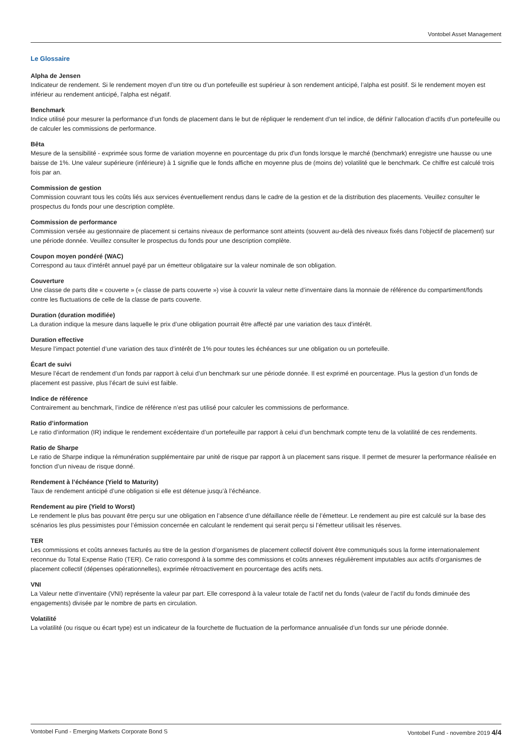Vontobel Asset Management
Le Glossaire
Alpha de Jensen
Indicateur de rendement. Si le rendement moyen d’un titre ou d’un portefeuille est supérieur à son rendement anticipé, l’alpha est positif. Si le rendement moyen est inférieur au rendement anticipé, l’alpha est négatif.
Benchmark
Indice utilisé pour mesurer la performance d’un fonds de placement dans le but de répliquer le rendement d’un tel indice, de définir l’allocation d’actifs d’un portefeuille ou de calculer les commissions de performance.
Bêta
Mesure de la sensibilité - exprimée sous forme de variation moyenne en pourcentage du prix d'un fonds lorsque le marché (benchmark) enregistre une hausse ou une baisse de 1%. Une valeur supérieure (inférieure) à 1 signifie que le fonds affiche en moyenne plus de (moins de) volatilité que le benchmark. Ce chiffre est calculé trois fois par an.
Commission de gestion
Commission couvrant tous les coûts liés aux services éventuellement rendus dans le cadre de la gestion et de la distribution des placements. Veuillez consulter le prospectus du fonds pour une description complète.
Commission de performance
Commission versée au gestionnaire de placement si certains niveaux de performance sont atteints (souvent au-delà des niveaux fixés dans l’objectif de placement) sur une période donnée. Veuillez consulter le prospectus du fonds pour une description complète.
Coupon moyen pondéré (WAC)
Correspond au taux d’intérêt annuel payé par un émetteur obligataire sur la valeur nominale de son obligation.
Couverture
Une classe de parts dite « couverte » (« classe de parts couverte ») vise à couvrir la valeur nette d’inventaire dans la monnaie de référence du compartiment/fonds contre les fluctuations de celle de la classe de parts couverte.
Duration (duration modifiée)
La duration indique la mesure dans laquelle le prix d’une obligation pourrait être affecté par une variation des taux d’intérêt.
Duration effective
Mesure l’impact potentiel d’une variation des taux d’intérêt de 1% pour toutes les échéances sur une obligation ou un portefeuille.
Écart de suivi
Mesure l’écart de rendement d’un fonds par rapport à celui d’un benchmark sur une période donnée. Il est exprimé en pourcentage. Plus la gestion d’un fonds de placement est passive, plus l’écart de suivi est faible.
Indice de référence
Contrairement au benchmark, l’indice de référence n’est pas utilisé pour calculer les commissions de performance.
Ratio d’information
Le ratio d’information (IR) indique le rendement excédentaire d’un portefeuille par rapport à celui d’un benchmark compte tenu de la volatilité de ces rendements.
Ratio de Sharpe
Le ratio de Sharpe indique la rémunération supplémentaire par unité de risque par rapport à un placement sans risque. Il permet de mesurer la performance réalisée en fonction d’un niveau de risque donné.
Rendement à l’échéance (Yield to Maturity)
Taux de rendement anticipé d’une obligation si elle est détenue jusqu’à l’échéance.
Rendement au pire (Yield to Worst)
Le rendement le plus bas pouvant être perçu sur une obligation en l’absence d’une défaillance réelle de l’émetteur. Le rendement au pire est calculé sur la base des scénarios les plus pessimistes pour l’émission concernée en calculant le rendement qui serait perçu si l’émetteur utilisait les réserves.
TER
Les commissions et coûts annexes facturés au titre de la gestion d’organismes de placement collectif doivent être communiqués sous la forme internationalement reconnue du Total Expense Ratio (TER). Ce ratio correspond à la somme des commissions et coûts annexes régulièrement imputables aux actifs d’organismes de placement collectif (dépenses opérationnelles), exprimée rétroactivement en pourcentage des actifs nets.
VNI
La Valeur nette d’inventaire (VNI) représente la valeur par part. Elle correspond à la valeur totale de l’actif net du fonds (valeur de l’actif du fonds diminuée des engagements) divisée par le nombre de parts en circulation.
Volatilité
La volatilité (ou risque ou écart type) est un indicateur de la fourchette de fluctuation de la performance annualisée d’un fonds sur une période donnée.
Vontobel Fund - Emerging Markets Corporate Bond S Vontobel Fund - novembre 2019 4/4